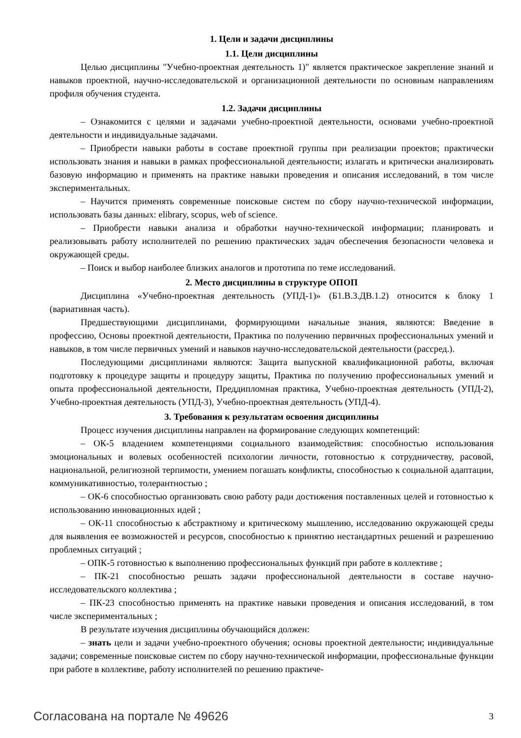1. Цели и задачи дисциплины
1.1. Цели дисциплины
Целью дисциплины "Учебно-проектная деятельность 1)" является практическое закрепление знаний и навыков проектной, научно-исследовательской и организационной деятельности по основным направлениям профиля обучения студента.
1.2. Задачи дисциплины
– Ознакомится с целями и задачами учебно-проектной деятельности, основами учебно-проектной деятельности и индивидуальные задачами.
– Приобрести навыки работы в составе проектной группы при реализации проектов; практически использовать знания и навыки в рамках профессиональной деятельности; излагать и критически анализировать базовую информацию и применять на практике навыки проведения и описания исследований, в том числе экспериментальных.
– Научится применять современные поисковые систем по сбору научно-технической информации, использовать базы данных: elibrary, scopus, web of science.
– Приобрести навыки анализа и обработки научно-технической информации; планировать и реализовывать работу исполнителей по решению практических задач обеспечения безопасности человека и окружающей среды.
– Поиск и выбор наиболее близких аналогов и прототипа по теме исследований.
2. Место дисциплины в структуре ОПОП
Дисциплина «Учебно-проектная деятельность (УПД-1)» (Б1.В.3.ДВ.1.2) относится к блоку 1 (вариативная часть).
Предшествующими дисциплинами, формирующими начальные знания, являются: Введение в профессию, Основы проектной деятельности, Практика по получению первичных профессиональных умений и навыков, в том числе первичных умений и навыков научно-исследовательской деятельности (рассред.).
Последующими дисциплинами являются: Защита выпускной квалификационной работы, включая подготовку к процедуре защиты и процедуру защиты, Практика по получению профессиональных умений и опыта профессиональной деятельности, Преддипломная практика, Учебно-проектная деятельность (УПД-2), Учебно-проектная деятельность (УПД-3), Учебно-проектная деятельность (УПД-4).
3. Требования к результатам освоения дисциплины
Процесс изучения дисциплины направлен на формирование следующих компетенций:
– ОК-5 владением компетенциями социального взаимодействия: способностью использования эмоциональных и волевых особенностей психологии личности, готовностью к сотрудничеству, расовой, национальной, религиозной терпимости, умением погашать конфликты, способностью к социальной адаптации, коммуникативностью, толерантностью ;
– ОК-6 способностью организовать свою работу ради достижения поставленных целей и готовностью к использованию инновационных идей ;
– ОК-11 способностью к абстрактному и критическому мышлению, исследованию окружающей среды для выявления ее возможностей и ресурсов, способностью к принятию нестандартных решений и разрешению проблемных ситуаций ;
– ОПК-5 готовностью к выполнению профессиональных функций при работе в коллективе ;
– ПК-21 способностью решать задачи профессиональной деятельности в составе научно-исследовательского коллектива ;
– ПК-23 способностью применять на практике навыки проведения и описания исследований, в том числе экспериментальных ;
В результате изучения дисциплины обучающийся должен:
– знать цели и задачи учебно-проектного обучения; основы проектной деятельности; индивидуальные задачи; современные поисковые систем по сбору научно-технической информации, профессиональные функции при работе в коллективе, работу исполнителей по решению практиче-
Согласована на портале № 49626 3